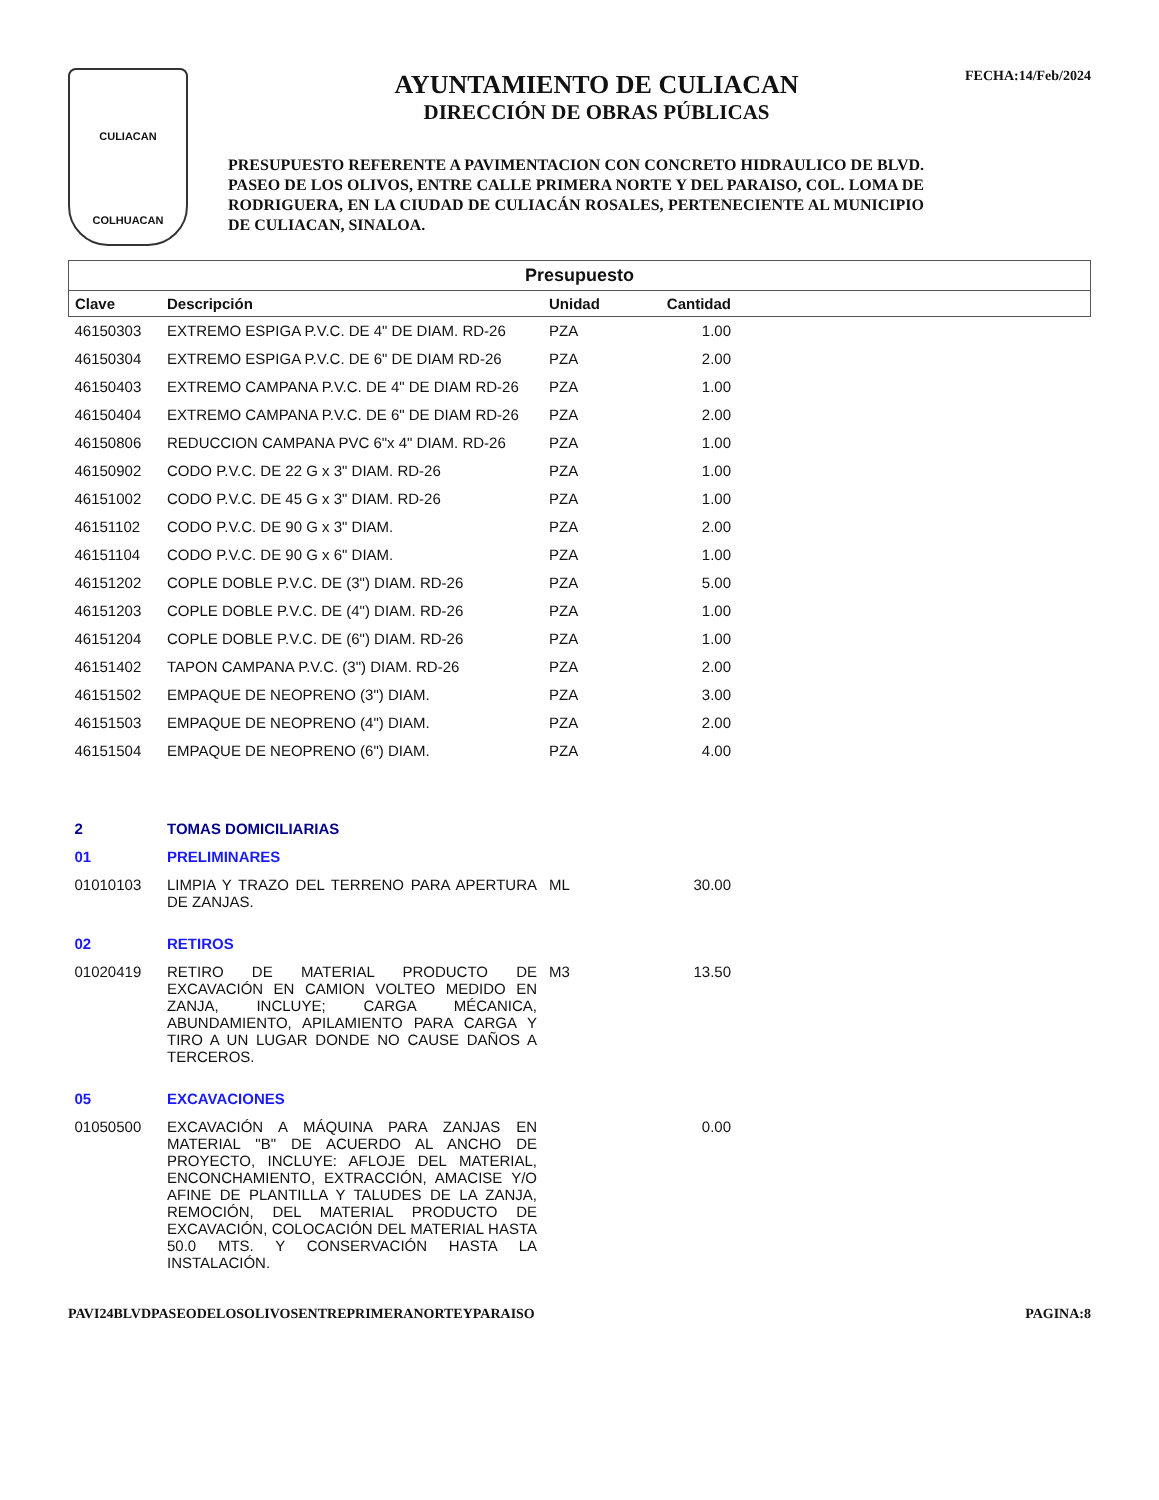CULIACAN
COLHUACAN
AYUNTAMIENTO DE CULIACAN
DIRECCIÓN DE OBRAS PÚBLICAS
PRESUPUESTO REFERENTE A PAVIMENTACION CON CONCRETO HIDRAULICO DE BLVD. PASEO DE LOS OLIVOS, ENTRE CALLE PRIMERA NORTE Y DEL PARAISO, COL. LOMA DE RODRIGUERA, EN LA CIUDAD DE CULIACÁN ROSALES, PERTENECIENTE AL MUNICIPIO DE CULIACAN, SINALOA.
FECHA:14/Feb/2024
| Presupuesto | | | | |
| Clave | Descripción | Unidad | Cantidad | |
| 46150303 | EXTREMO ESPIGA P.V.C. DE 4" DE DIAM. RD-26 | PZA | 1.00 | |
| 46150304 | EXTREMO ESPIGA P.V.C. DE 6" DE DIAM RD-26 | PZA | 2.00 | |
| 46150403 | EXTREMO CAMPANA P.V.C. DE 4" DE DIAM RD-26 | PZA | 1.00 | |
| 46150404 | EXTREMO CAMPANA P.V.C. DE 6" DE DIAM RD-26 | PZA | 2.00 | |
| 46150806 | REDUCCION CAMPANA PVC 6"x 4" DIAM. RD-26 | PZA | 1.00 | |
| 46150902 | CODO P.V.C. DE 22 G x 3" DIAM. RD-26 | PZA | 1.00 | |
| 46151002 | CODO P.V.C. DE 45 G x 3" DIAM. RD-26 | PZA | 1.00 | |
| 46151102 | CODO P.V.C. DE 90 G x 3" DIAM. | PZA | 2.00 | |
| 46151104 | CODO P.V.C. DE 90 G x 6" DIAM. | PZA | 1.00 | |
| 46151202 | COPLE DOBLE P.V.C. DE (3") DIAM. RD-26 | PZA | 5.00 | |
| 46151203 | COPLE DOBLE P.V.C. DE (4") DIAM. RD-26 | PZA | 1.00 | |
| 46151204 | COPLE DOBLE P.V.C. DE (6") DIAM. RD-26 | PZA | 1.00 | |
| 46151402 | TAPON CAMPANA P.V.C. (3") DIAM. RD-26 | PZA | 2.00 | |
| 46151502 | EMPAQUE DE NEOPRENO (3") DIAM. | PZA | 3.00 | |
| 46151503 | EMPAQUE DE NEOPRENO (4") DIAM. | PZA | 2.00 | |
| 46151504 | EMPAQUE DE NEOPRENO (6") DIAM. | PZA | 4.00 | |
| 2 | TOMAS DOMICILIARIAS | | | |
| 01 | PRELIMINARES | | | |
| 01010103 | LIMPIA Y TRAZO DEL TERRENO PARA APERTURA DE ZANJAS. | ML | 30.00 | |
| 02 | RETIROS | | | |
| 01020419 | RETIRO DE MATERIAL PRODUCTO DE EXCAVACIÓN EN CAMION VOLTEO MEDIDO EN ZANJA, INCLUYE; CARGA MÉCANICA, ABUNDAMIENTO, APILAMIENTO PARA CARGA Y TIRO A UN LUGAR DONDE NO CAUSE DAÑOS A TERCEROS. | M3 | 13.50 | |
| 05 | EXCAVACIONES | | | |
| 01050500 | EXCAVACIÓN A MÁQUINA PARA ZANJAS EN MATERIAL "B" DE ACUERDO AL ANCHO DE PROYECTO, INCLUYE: AFLOJE DEL MATERIAL, ENCONCHAMIENTO, EXTRACCIÓN, AMACISE Y/O AFINE DE PLANTILLA Y TALUDES DE LA ZANJA, REMOCIÓN, DEL MATERIAL PRODUCTO DE EXCAVACIÓN, COLOCACIÓN DEL MATERIAL HASTA 50.0 MTS. Y CONSERVACIÓN HASTA LA INSTALACIÓN. | | 0.00 | |
PAVI24BLVDPASEODELOSOLIVOSENTREPRIMERANORTEYPARAISO PAGINA:8